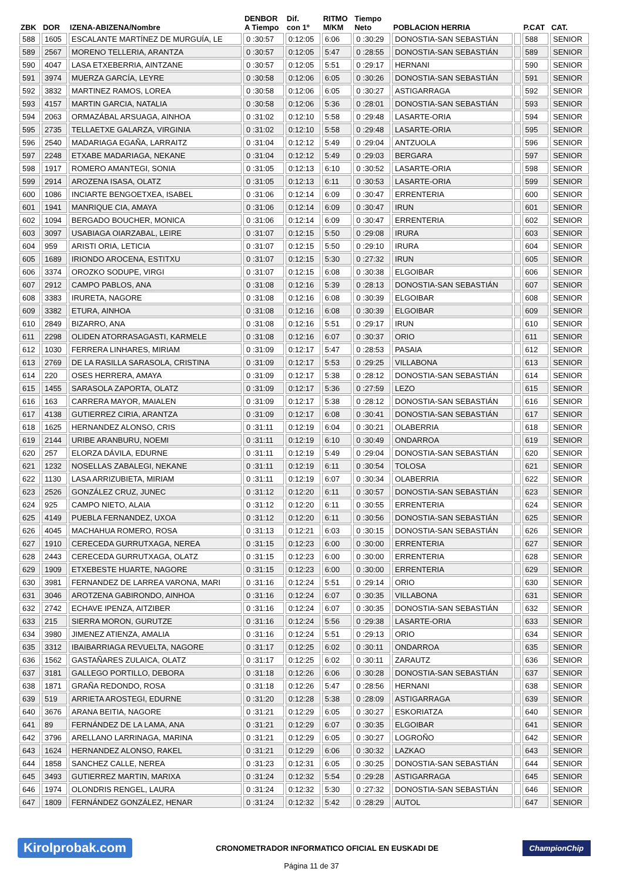| ZBK | DOR | IZENA-ABIZENA/Nombre | DENBOR A Tiempo | Dif. con 1º | RITMO M/KM | Tiempo Neto | POBLACION HERRIA | | P.CAT | CAT. |
| --- | --- | --- | --- | --- | --- | --- | --- | --- | --- | --- |
| 588 | 1605 | ESCALANTE MARTÍNEZ DE MURGUÍA, LE | 0 :30:57 | 0:12:05 | 6:06 | 0 :30:29 | DONOSTIA-SAN SEBASTIÁN | | 588 | SENIOR |
| 589 | 2567 | MORENO TELLERIA, ARANTZA | 0 :30:57 | 0:12:05 | 5:47 | 0 :28:55 | DONOSTIA-SAN SEBASTIÁN | | 589 | SENIOR |
| 590 | 4047 | LASA ETXEBERRIA, AINTZANE | 0 :30:57 | 0:12:05 | 5:51 | 0 :29:17 | HERNANI | | 590 | SENIOR |
| 591 | 3974 | MUERZA GARCÍA, LEYRE | 0 :30:58 | 0:12:06 | 6:05 | 0 :30:26 | DONOSTIA-SAN SEBASTIÁN | | 591 | SENIOR |
| 592 | 3832 | MARTINEZ RAMOS, LOREA | 0 :30:58 | 0:12:06 | 6:05 | 0 :30:27 | ASTIGARRAGA | | 592 | SENIOR |
| 593 | 4157 | MARTIN GARCIA, NATALIA | 0 :30:58 | 0:12:06 | 5:36 | 0 :28:01 | DONOSTIA-SAN SEBASTIÁN | | 593 | SENIOR |
| 594 | 2063 | ORMAZÁBAL ARSUAGA, AINHOA | 0 :31:02 | 0:12:10 | 5:58 | 0 :29:48 | LASARTE-ORIA | | 594 | SENIOR |
| 595 | 2735 | TELLAETXE GALARZA, VIRGINIA | 0 :31:02 | 0:12:10 | 5:58 | 0 :29:48 | LASARTE-ORIA | | 595 | SENIOR |
| 596 | 2540 | MADARIAGA EGAÑA, LARRAITZ | 0 :31:04 | 0:12:12 | 5:49 | 0 :29:04 | ANTZUOLA | | 596 | SENIOR |
| 597 | 2248 | ETXABE MADARIAGA, NEKANE | 0 :31:04 | 0:12:12 | 5:49 | 0 :29:03 | BERGARA | | 597 | SENIOR |
| 598 | 1917 | ROMERO AMANTEGI, SONIA | 0 :31:05 | 0:12:13 | 6:10 | 0 :30:52 | LASARTE-ORIA | | 598 | SENIOR |
| 599 | 2914 | AROZENA ISASA, OLATZ | 0 :31:05 | 0:12:13 | 6:11 | 0 :30:53 | LASARTE-ORIA | | 599 | SENIOR |
| 600 | 1086 | INCIARTE BENGOETXEA, ISABEL | 0 :31:06 | 0:12:14 | 6:09 | 0 :30:47 | ERRENTERIA | | 600 | SENIOR |
| 601 | 1941 | MANRIQUE CIA, AMAYA | 0 :31:06 | 0:12:14 | 6:09 | 0 :30:47 | IRUN | | 601 | SENIOR |
| 602 | 1094 | BERGADO BOUCHER, MONICA | 0 :31:06 | 0:12:14 | 6:09 | 0 :30:47 | ERRENTERIA | | 602 | SENIOR |
| 603 | 3097 | USABIAGA OIARZABAL, LEIRE | 0 :31:07 | 0:12:15 | 5:50 | 0 :29:08 | IRURA | | 603 | SENIOR |
| 604 | 959 | ARISTI ORIA, LETICIA | 0 :31:07 | 0:12:15 | 5:50 | 0 :29:10 | IRURA | | 604 | SENIOR |
| 605 | 1689 | IRIONDO AROCENA, ESTITXU | 0 :31:07 | 0:12:15 | 5:30 | 0 :27:32 | IRUN | | 605 | SENIOR |
| 606 | 3374 | OROZKO SODUPE, VIRGI | 0 :31:07 | 0:12:15 | 6:08 | 0 :30:38 | ELGOIBAR | | 606 | SENIOR |
| 607 | 2912 | CAMPO PABLOS, ANA | 0 :31:08 | 0:12:16 | 5:39 | 0 :28:13 | DONOSTIA-SAN SEBASTIÁN | | 607 | SENIOR |
| 608 | 3383 | IRURETA, NAGORE | 0 :31:08 | 0:12:16 | 6:08 | 0 :30:39 | ELGOIBAR | | 608 | SENIOR |
| 609 | 3382 | ETURA, AINHOA | 0 :31:08 | 0:12:16 | 6:08 | 0 :30:39 | ELGOIBAR | | 609 | SENIOR |
| 610 | 2849 | BIZARRO, ANA | 0 :31:08 | 0:12:16 | 5:51 | 0 :29:17 | IRUN | | 610 | SENIOR |
| 611 | 2298 | OLIDEN ATORRASAGASTI, KARMELE | 0 :31:08 | 0:12:16 | 6:07 | 0 :30:37 | ORIO | | 611 | SENIOR |
| 612 | 1030 | FERRERA LINHARES, MIRIAM | 0 :31:09 | 0:12:17 | 5:47 | 0 :28:53 | PASAIA | | 612 | SENIOR |
| 613 | 2769 | DE LA RASILLA SARASOLA, CRISTINA | 0 :31:09 | 0:12:17 | 5:53 | 0 :29:25 | VILLABONA | | 613 | SENIOR |
| 614 | 220 | OSES HERRERA, AMAYA | 0 :31:09 | 0:12:17 | 5:38 | 0 :28:12 | DONOSTIA-SAN SEBASTIÁN | | 614 | SENIOR |
| 615 | 1455 | SARASOLA ZAPORTA, OLATZ | 0 :31:09 | 0:12:17 | 5:36 | 0 :27:59 | LEZO | | 615 | SENIOR |
| 616 | 163 | CARRERA MAYOR, MAIALEN | 0 :31:09 | 0:12:17 | 5:38 | 0 :28:12 | DONOSTIA-SAN SEBASTIÁN | | 616 | SENIOR |
| 617 | 4138 | GUTIERREZ CIRIA, ARANTZA | 0 :31:09 | 0:12:17 | 6:08 | 0 :30:41 | DONOSTIA-SAN SEBASTIÁN | | 617 | SENIOR |
| 618 | 1625 | HERNANDEZ ALONSO, CRIS | 0 :31:11 | 0:12:19 | 6:04 | 0 :30:21 | OLABERRIA | | 618 | SENIOR |
| 619 | 2144 | URIBE ARANBURU, NOEMI | 0 :31:11 | 0:12:19 | 6:10 | 0 :30:49 | ONDARROA | | 619 | SENIOR |
| 620 | 257 | ELORZA DÁVILA, EDURNE | 0 :31:11 | 0:12:19 | 5:49 | 0 :29:04 | DONOSTIA-SAN SEBASTIÁN | | 620 | SENIOR |
| 621 | 1232 | NOSELLAS ZABALEGI, NEKANE | 0 :31:11 | 0:12:19 | 6:11 | 0 :30:54 | TOLOSA | | 621 | SENIOR |
| 622 | 1130 | LASA ARRIZUBIETA, MIRIAM | 0 :31:11 | 0:12:19 | 6:07 | 0 :30:34 | OLABERRIA | | 622 | SENIOR |
| 623 | 2526 | GONZÁLEZ CRUZ, JUNEC | 0 :31:12 | 0:12:20 | 6:11 | 0 :30:57 | DONOSTIA-SAN SEBASTIÁN | | 623 | SENIOR |
| 624 | 925 | CAMPO NIETO, ALAIA | 0 :31:12 | 0:12:20 | 6:11 | 0 :30:55 | ERRENTERIA | | 624 | SENIOR |
| 625 | 4149 | PUEBLA FERNANDEZ, UXOA | 0 :31:12 | 0:12:20 | 6:11 | 0 :30:56 | DONOSTIA-SAN SEBASTIÁN | | 625 | SENIOR |
| 626 | 4045 | MACHAHUA ROMERO, ROSA | 0 :31:13 | 0:12:21 | 6:03 | 0 :30:15 | DONOSTIA-SAN SEBASTIÁN | | 626 | SENIOR |
| 627 | 1910 | CERECEDA GURRUTXAGA, NEREA | 0 :31:15 | 0:12:23 | 6:00 | 0 :30:00 | ERRENTERIA | | 627 | SENIOR |
| 628 | 2443 | CERECEDA GURRUTXAGA, OLATZ | 0 :31:15 | 0:12:23 | 6:00 | 0 :30:00 | ERRENTERIA | | 628 | SENIOR |
| 629 | 1909 | ETXEBESTE HUARTE, NAGORE | 0 :31:15 | 0:12:23 | 6:00 | 0 :30:00 | ERRENTERIA | | 629 | SENIOR |
| 630 | 3981 | FERNANDEZ DE LARREA VARONA, MARI | 0 :31:16 | 0:12:24 | 5:51 | 0 :29:14 | ORIO | | 630 | SENIOR |
| 631 | 3046 | AROTZENA GABIRONDO, AINHOA | 0 :31:16 | 0:12:24 | 6:07 | 0 :30:35 | VILLABONA | | 631 | SENIOR |
| 632 | 2742 | ECHAVE IPENZA, AITZIBER | 0 :31:16 | 0:12:24 | 6:07 | 0 :30:35 | DONOSTIA-SAN SEBASTIÁN | | 632 | SENIOR |
| 633 | 215 | SIERRA MORON, GURUTZE | 0 :31:16 | 0:12:24 | 5:56 | 0 :29:38 | LASARTE-ORIA | | 633 | SENIOR |
| 634 | 3980 | JIMENEZ ATIENZA, AMALIA | 0 :31:16 | 0:12:24 | 5:51 | 0 :29:13 | ORIO | | 634 | SENIOR |
| 635 | 3312 | IBAIBARRIAGA REVUELTA, NAGORE | 0 :31:17 | 0:12:25 | 6:02 | 0 :30:11 | ONDARROA | | 635 | SENIOR |
| 636 | 1562 | GASTAÑARES ZULAICA, OLATZ | 0 :31:17 | 0:12:25 | 6:02 | 0 :30:11 | ZARAUTZ | | 636 | SENIOR |
| 637 | 3181 | GALLEGO PORTILLO, DEBORA | 0 :31:18 | 0:12:26 | 6:06 | 0 :30:28 | DONOSTIA-SAN SEBASTIÁN | | 637 | SENIOR |
| 638 | 1871 | GRAÑA REDONDO, ROSA | 0 :31:18 | 0:12:26 | 5:47 | 0 :28:56 | HERNANI | | 638 | SENIOR |
| 639 | 519 | ARRIETA AROSTEGI, EDURNE | 0 :31:20 | 0:12:28 | 5:38 | 0 :28:09 | ASTIGARRAGA | | 639 | SENIOR |
| 640 | 3676 | ARANA BEITIA, NAGORE | 0 :31:21 | 0:12:29 | 6:05 | 0 :30:27 | ESKORIATZA | | 640 | SENIOR |
| 641 | 89 | FERNÁNDEZ DE LA LAMA, ANA | 0 :31:21 | 0:12:29 | 6:07 | 0 :30:35 | ELGOIBAR | | 641 | SENIOR |
| 642 | 3796 | ARELLANO LARRINAGA, MARINA | 0 :31:21 | 0:12:29 | 6:05 | 0 :30:27 | LOGROÑO | | 642 | SENIOR |
| 643 | 1624 | HERNANDEZ ALONSO, RAKEL | 0 :31:21 | 0:12:29 | 6:06 | 0 :30:32 | LAZKAO | | 643 | SENIOR |
| 644 | 1858 | SANCHEZ CALLE, NEREA | 0 :31:23 | 0:12:31 | 6:05 | 0 :30:25 | DONOSTIA-SAN SEBASTIÁN | | 644 | SENIOR |
| 645 | 3493 | GUTIERREZ MARTIN, MARIXA | 0 :31:24 | 0:12:32 | 5:54 | 0 :29:28 | ASTIGARRAGA | | 645 | SENIOR |
| 646 | 1974 | OLONDRIS RENGEL, LAURA | 0 :31:24 | 0:12:32 | 5:30 | 0 :27:32 | DONOSTIA-SAN SEBASTIÁN | | 646 | SENIOR |
| 647 | 1809 | FERNÁNDEZ GONZÁLEZ, HENAR | 0 :31:24 | 0:12:32 | 5:42 | 0 :28:29 | AUTOL | | 647 | SENIOR |
Kirolprobak.com CRONOMETRADOR INFORMATICO OFICIAL EN EUSKADI DE ChampionChip
Página 11 de 37